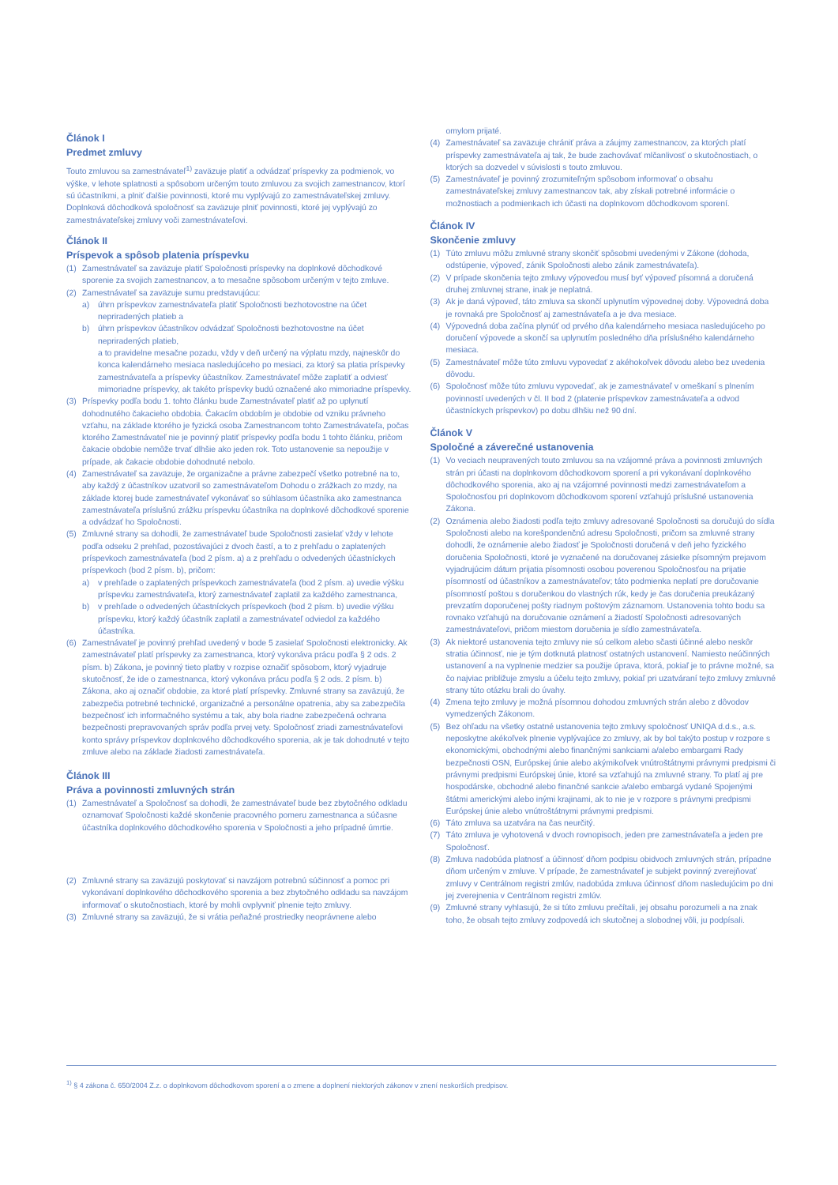Článok I
Predmet zmluvy
Touto zmluvou sa zamestnávateľ<sup>1)</sup> zaväzuje platiť a odvádzať príspevky za podmienok, vo výške, v lehote splatnosti a spôsobom určeným touto zmluvou za svojich zamestnancov, ktorí sú účastníkmi, a plniť ďalšie povinnosti, ktoré mu vyplývajú zo zamestnávateľskej zmluvy. Doplnková dôchodková spoločnosť sa zaväzuje plniť povinnosti, ktoré jej vyplývajú zo zamestnávateľskej zmluvy voči zamestnávateľovi.
Článok II
Príspevok a spôsob platenia príspevku
(1) Zamestnávateľ sa zaväzuje platiť Spoločnosti príspevky na doplnkové dôchodkové sporenie za svojich zamestnancov, a to mesačne spôsobom určeným v tejto zmluve.
(2) Zamestnávateľ sa zaväzuje sumu predstavujúcu:
a) úhrn príspevkov zamestnávateľa platiť Spoločnosti bezhotovostne na účet nepriradených platieb a
b) úhrn príspevkov účastníkov odvádzať Spoločnosti bezhotovostne na účet nepriradených platieb,
a to pravidelne mesačne pozadu, vždy v deň určený na výplatu mzdy, najneskôr do konca kalendárneho mesiaca nasledujúceho po mesiaci, za ktorý sa platia príspevky zamestnávateľa a príspevky účastníkov. Zamestnávateľ môže zaplatiť a odviesť mimoriadne príspevky, ak takéto príspevky budú označené ako mimoriadne príspevky.
(3) Príspevky podľa bodu 1. tohto článku bude Zamestnávateľ platiť až po uplynutí dohodnutého čakacieho obdobia. Čakacím obdobím je obdobie od vzniku právneho vzťahu, na základe ktorého je fyzická osoba Zamestnancom tohto Zamestnávateľa, počas ktorého Zamestnávateľ nie je povinný platiť príspevky podľa bodu 1 tohto článku, pričom čakacie obdobie nemôže trvať dlhšie ako jeden rok. Toto ustanovenie sa nepoužije v prípade, ak čakacie obdobie dohodnuté nebolo.
(4) Zamestnávateľ sa zaväzuje, že organizačne a právne zabezpečí všetko potrebné na to, aby každý z účastníkov uzatvoril so zamestnávateľom Dohodu o zrážkach zo mzdy, na základe ktorej bude zamestnávateľ vykonávať so súhlasom účastníka ako zamestnanca zamestnávateľa príslušnú zrážku príspevku účastníka na doplnkové dôchodkové sporenie a odvádzať ho Spoločnosti.
(5) Zmluvné strany sa dohodli, že zamestnávateľ bude Spoločnosti zasielať vždy v lehote podľa odseku 2 prehľad, pozostávajúci z dvoch častí, a to z prehľadu o zaplatených príspevkoch zamestnávateľa (bod 2 písm. a) a z prehľadu o odvedených účastníckych príspevkoch (bod 2 písm. b), pričom:
a) v prehľade o zaplatených príspevkoch zamestnávateľa (bod 2 písm. a) uvedie výšku príspevku zamestnávateľa, ktorý zamestnávateľ zaplatil za každého zamestnanca,
b) v prehľade o odvedených účastníckych príspevkoch (bod 2 písm. b) uvedie výšku príspevku, ktorý každý účastník zaplatil a zamestnávateľ odviedol za každého účastníka.
(6) Zamestnávateľ je povinný prehľad uvedený v bode 5 zasielať Spoločnosti elektronicky. Ak zamestnávateľ platí príspevky za zamestnanca, ktorý vykonáva prácu podľa § 2 ods. 2 písm. b) Zákona, je povinný tieto platby v rozpise označiť spôsobom, ktorý vyjadruje skutočnosť, že ide o zamestnanca, ktorý vykonáva prácu podľa § 2 ods. 2 písm. b) Zákona, ako aj označiť obdobie, za ktoré platí príspevky. Zmluvné strany sa zaväzujú, že zabezpečia potrebné technické, organizačné a personálne opatrenia, aby sa zabezpečila bezpečnosť ich informačného systému a tak, aby bola riadne zabezpečená ochrana bezpečnosti prepravovaných správ podľa prvej vety. Spoločnosť zriadi zamestnávateľovi konto správy príspevkov doplnkového dôchodkového sporenia, ak je tak dohodnuté v tejto zmluve alebo na základe žiadosti zamestnávateľa.
Článok III
Práva a povinnosti zmluvných strán
(1) Zamestnávateľ a Spoločnosť sa dohodli, že zamestnávateľ bude bez zbytočného odkladu oznamovať Spoločnosti každé skončenie pracovného pomeru zamestnanca a súčasne účastníka doplnkového dôchodkového sporenia v Spoločnosti a jeho prípadné úmrtie.
(2) Zmluvné strany sa zaväzujú poskytovať si navzájom potrebnú súčinnosť a pomoc pri vykonávaní doplnkového dôchodkového sporenia a bez zbytočného odkladu sa navzájom informovať o skutočnostiach, ktoré by mohli ovplyvniť plnenie tejto zmluvy.
(3) Zmluvné strany sa zaväzujú, že si vrátia peňažné prostriedky neoprávnene alebo
omylom prijaté.
(4) Zamestnávateľ sa zaväzuje chrániť práva a záujmy zamestnancov, za ktorých platí príspevky zamestnávateľa aj tak, že bude zachovávať mlčanlivosť o skutočnostiach, o ktorých sa dozvedel v súvislosti s touto zmluvou.
(5) Zamestnávateľ je povinný zrozumiteľným spôsobom informovať o obsahu zamestnávateľskej zmluvy zamestnancov tak, aby získali potrebné informácie o možnostiach a podmienkach ich účasti na doplnkovom dôchodkovom sporení.
Článok IV
Skončenie zmluvy
(1) Túto zmluvu môžu zmluvné strany skončiť spôsobmi uvedenými v Zákone (dohoda, odstúpenie, výpoveď, zánik Spoločnosti alebo zánik zamestnávateľa).
(2) V prípade skončenia tejto zmluvy výpoveďou musí byť výpoveď písomná a doručená druhej zmluvnej strane, inak je neplatná.
(3) Ak je daná výpoveď, táto zmluva sa skončí uplynutím výpovednej doby. Výpovedná doba je rovnaká pre Spoločnosť aj zamestnávateľa a je dva mesiace.
(4) Výpovedná doba začína plynúť od prvého dňa kalendárneho mesiaca nasledujúceho po doručení výpovede a skončí sa uplynutím posledného dňa príslušného kalendárneho mesiaca.
(5) Zamestnávateľ môže túto zmluvu vypovedať z akéhokoľvek dôvodu alebo bez uvedenia dôvodu.
(6) Spoločnosť môže túto zmluvu vypovedať, ak je zamestnávateľ v omeškaní s plnením povinností uvedených v čl. II bod 2 (platenie príspevkov zamestnávateľa a odvod účastníckych príspevkov) po dobu dlhšiu než 90 dní.
Článok V
Spoločné a záverečné ustanovenia
(1) Vo veciach neupravených touto zmluvou sa na vzájomné práva a povinnosti zmluvných strán pri účasti na doplnkovom dôchodkovom sporení a pri vykonávaní doplnkového dôchodkového sporenia, ako aj na vzájomné povinnosti medzi zamestnávateľom a Spoločnosťou pri doplnkovom dôchodkovom sporení vzťahujú príslušné ustanovenia Zákona.
(2) Oznámenia alebo žiadosti podľa tejto zmluvy adresované Spoločnosti sa doručujú do sídla Spoločnosti alebo na korešpondenčnú adresu Spoločnosti, pričom sa zmluvné strany dohodli, že oznámenie alebo žiadosť je Spoločnosti doručená v deň jeho fyzického doručenia Spoločnosti, ktoré je vyznačené na doručovanej zásielke písomným prejavom vyjadrujúcim dátum prijatia písomnosti osobou poverenou Spoločnosťou na prijatie písomností od účastníkov a zamestnávateľov; táto podmienka neplatí pre doručovanie písomností poštou s doručenkou do vlastných rúk, kedy je čas doručenia preukázaný prevzatím doporučenej pošty riadnym poštovým záznamom. Ustanovenia tohto bodu sa rovnako vzťahujú na doručovanie oznámení a žiadostí Spoločnosti adresovaných zamestnávateľovi, pričom miestom doručenia je sídlo zamestnávateľa.
(3) Ak niektoré ustanovenia tejto zmluvy nie sú celkom alebo sčasti účinné alebo neskôr stratia účinnosť, nie je tým dotknutá platnosť ostatných ustanovení. Namiesto neúčinných ustanovení a na vyplnenie medzier sa použije úprava, ktorá, pokiaľ je to právne možné, sa čo najviac približuje zmyslu a účelu tejto zmluvy, pokiaľ pri uzatváraní tejto zmluvy zmluvné strany túto otázku brali do úvahy.
(4) Zmena tejto zmluvy je možná písomnou dohodou zmluvných strán alebo z dôvodov vymedzených Zákonom.
(5) Bez ohľadu na všetky ostatné ustanovenia tejto zmluvy spoločnosť UNIQA d.d.s., a.s. neposkytne akékoľvek plnenie vyplývajúce zo zmluvy, ak by bol takýto postup v rozpore s ekonomickými, obchodnými alebo finančnými sankciami a/alebo embargami Rady bezpečnosti OSN, Európskej únie alebo akýmikoľvek vnútroštátnymi právnymi predpismi či právnymi predpismi Európskej únie, ktoré sa vzťahujú na zmluvné strany. To platí aj pre hospodárske, obchodné alebo finančné sankcie a/alebo embargá vydané Spojenými štátmi americkými alebo inými krajinami, ak to nie je v rozpore s právnymi predpismi Európskej únie alebo vnútroštátnymi právnymi predpismi.
(6) Táto zmluva sa uzatvára na čas neurčitý.
(7) Táto zmluva je vyhotovená v dvoch rovnopisoch, jeden pre zamestnávateľa a jeden pre Spoločnosť.
(8) Zmluva nadobúda platnosť a účinnosť dňom podpisu obidvoch zmluvných strán, prípadne dňom určeným v zmluve. V prípade, že zamestnávateľ je subjekt povinný zverejňovať zmluvy v Centrálnom registri zmlúv, nadobúda zmluva účinnosť dňom nasledujúcim po dni jej zverejnenia v Centrálnom registri zmlúv.
(9) Zmluvné strany vyhlasujú, že si túto zmluvu prečítali, jej obsahu porozumeli a na znak toho, že obsah tejto zmluvy zodpovedá ich skutočnej a slobodnej vôli, ju podpísali.
<sup>1)</sup> § 4 zákona č. 650/2004 Z.z. o doplnkovom dôchodkovom sporení a o zmene a doplnení niektorých zákonov v znení neskorších predpisov.